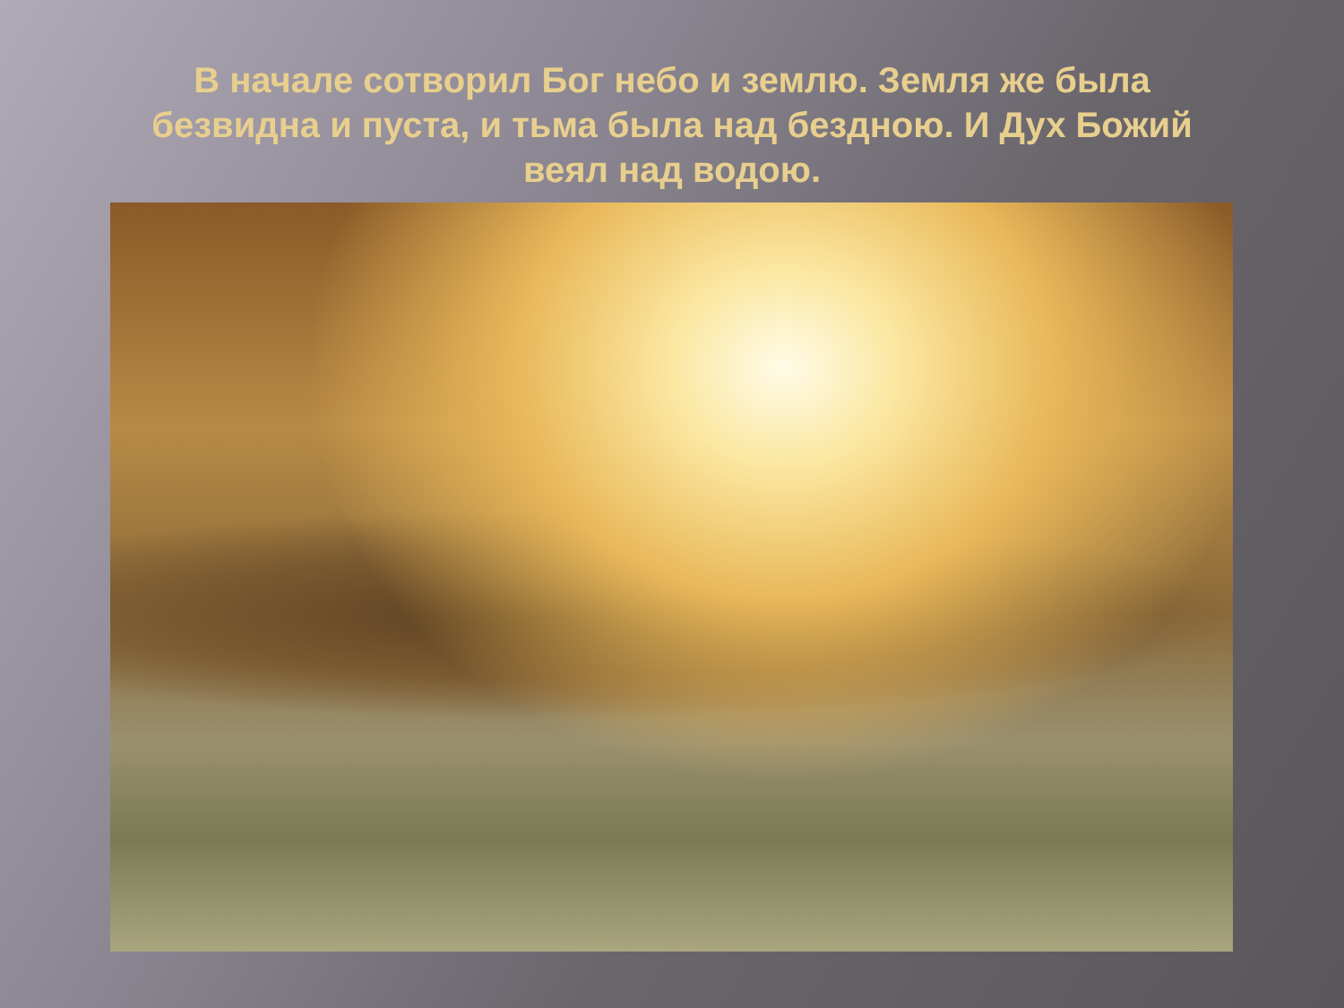В начале сотворил Бог небо и землю. Земля же была безвидна и пуста, и тьма была над бездною. И Дух Божий веял над водою.